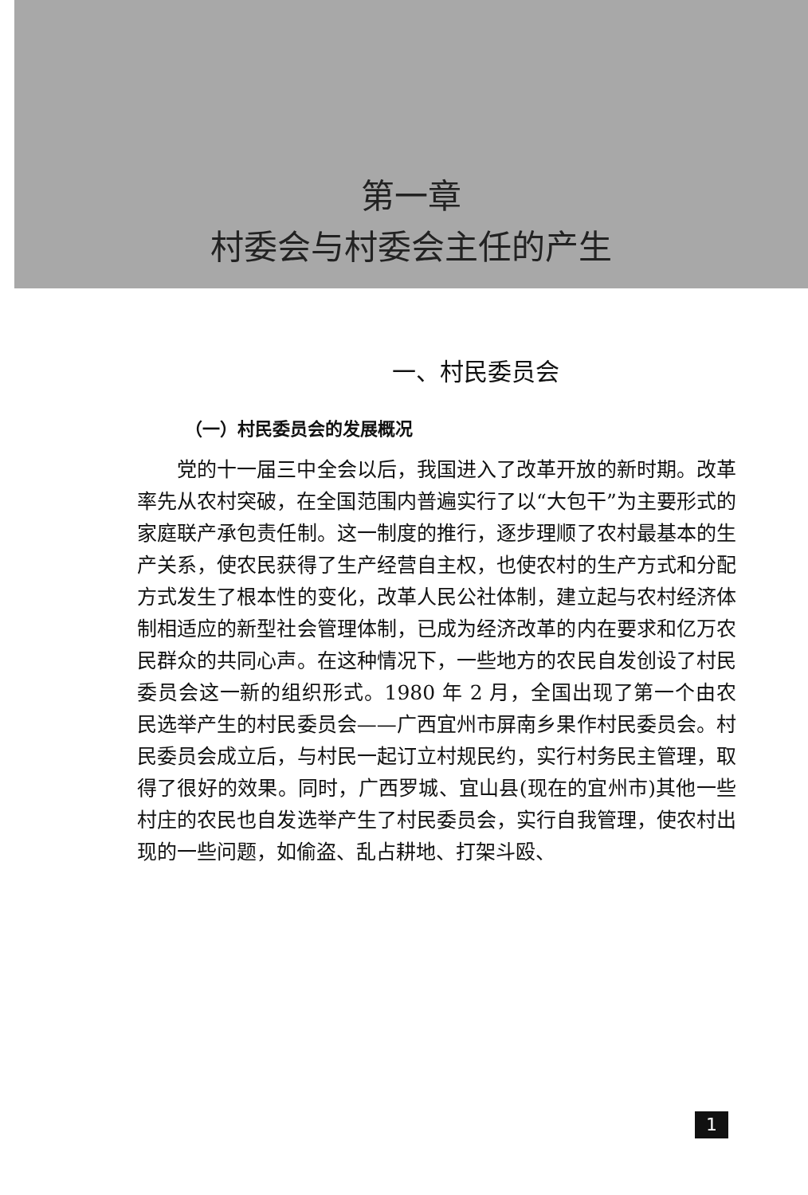第一章
村委会与村委会主任的产生
一、村民委员会
（一）村民委员会的发展概况
党的十一届三中全会以后，我国进入了改革开放的新时期。改革率先从农村突破，在全国范围内普遍实行了以“大包干”为主要形式的家庭联产承包责任制。这一制度的推行，逐步理顺了农村最基本的生产关系，使农民获得了生产经营自主权，也使农村的生产方式和分配方式发生了根本性的变化，改革人民公社体制，建立起与农村经济体制相适应的新型社会管理体制，已成为经济改革的内在要求和亿万农民群众的共同心声。在这种情况下，一些地方的农民自发创设了村民委员会这一新的组织形式。1980 年 2 月，全国出现了第一个由农民选举产生的村民委员会——广西宜州市屏南乡果作村民委员会。村民委员会成立后，与村民一起订立村规民约，实行村务民主管理，取得了很好的效果。同时，广西罗城、宜山县(现在的宜州市)其他一些村庄的农民也自发选举产生了村民委员会，实行自我管理，使农村出现的一些问题，如偷盗、乱占耕地、打架斗殴、
1